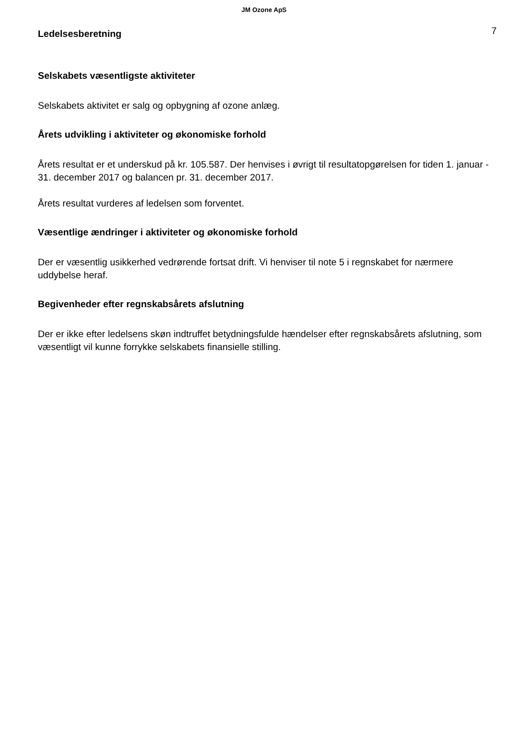JM Ozone ApS
Ledelsesberetning
7
Selskabets væsentligste aktiviteter
Selskabets aktivitet er salg og opbygning af ozone anlæg.
Årets udvikling i aktiviteter og økonomiske forhold
Årets resultat er et underskud på kr. 105.587. Der henvises i øvrigt til resultatopgørelsen for tiden 1. januar - 31. december 2017 og balancen pr. 31. december 2017.
Årets resultat vurderes af ledelsen som forventet.
Væsentlige ændringer i aktiviteter og økonomiske forhold
Der er væsentlig usikkerhed vedrørende fortsat drift. Vi henviser til note 5 i regnskabet for nærmere uddybelse heraf.
Begivenheder efter regnskabsårets afslutning
Der er ikke efter ledelsens skøn indtruffet betydningsfulde hændelser efter regnskabsårets afslutning, som væsentligt vil kunne forrykke selskabets finansielle stilling.